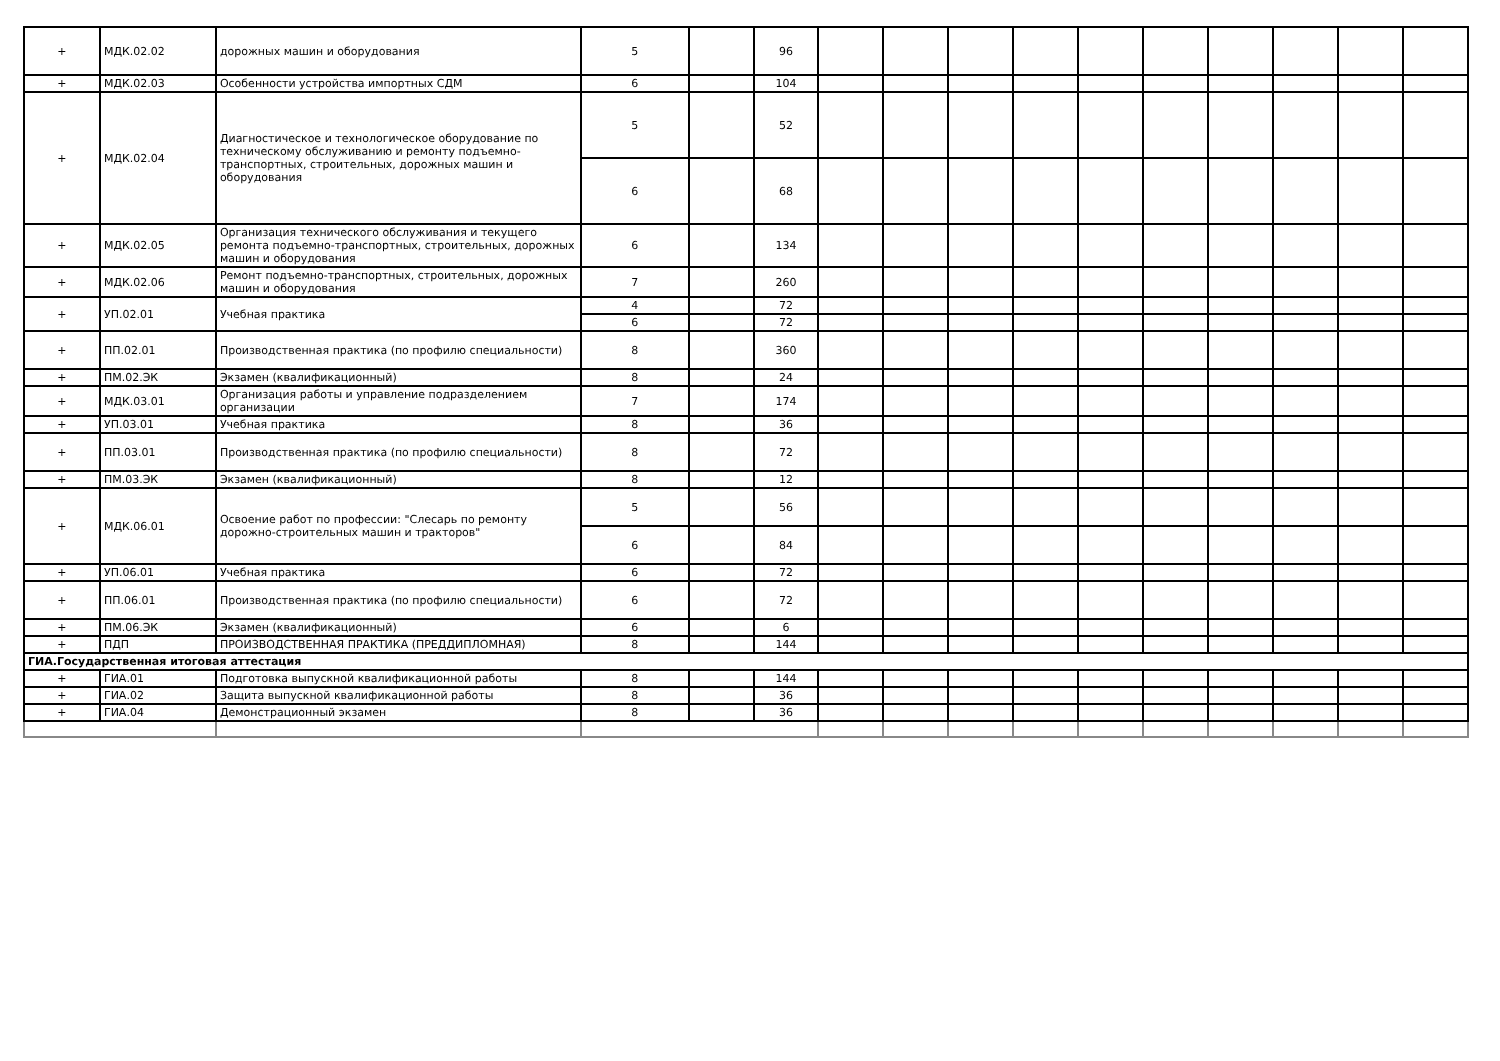| + | МДК.02.02 | дорожных машин и оборудования | 5 | | 96 | | | | | | | | | | |
| + | МДК.02.03 | Особенности устройства импортных СДМ | 6 | | 104 | | | | | | | | | | |
| + | МДК.02.04 | Диагностическое и технологическое оборудование по техническому обслуживанию и ремонту подъемно-транспортных, строительных, дорожных машин и оборудования | 5 | | 52 | | | | | | | | | | |
| | | | 6 | | 68 | | | | | | | | | | |
| + | МДК.02.05 | Организация технического обслуживания и текущего ремонта подъемно-транспортных, строительных, дорожных машин и оборудования | 6 | | 134 | | | | | | | | | | |
| + | МДК.02.06 | Ремонт подъемно-транспортных, строительных, дорожных машин и оборудования | 7 | | 260 | | | | | | | | | | |
| + | УП.02.01 | Учебная практика | 4 | | 72 | | | | | | | | | | |
| | | | 6 | | 72 | | | | | | | | | | |
| + | ПП.02.01 | Производственная практика (по профилю специальности) | 8 | | 360 | | | | | | | | | | |
| + | ПМ.02.ЭК | Экзамен (квалификационный) | 8 | | 24 | | | | | | | | | | |
| + | МДК.03.01 | Организация работы и управление подразделением организации | 7 | | 174 | | | | | | | | | | |
| + | УП.03.01 | Учебная практика | 8 | | 36 | | | | | | | | | | |
| + | ПП.03.01 | Производственная практика (по профилю специальности) | 8 | | 72 | | | | | | | | | | |
| + | ПМ.03.ЭК | Экзамен (квалификационный) | 8 | | 12 | | | | | | | | | | |
| + | МДК.06.01 | Освоение работ по профессии: "Слесарь по ремонту дорожно-строительных машин и тракторов" | 5 | | 56 | | | | | | | | | | |
| | | | 6 | | 84 | | | | | | | | | | |
| + | УП.06.01 | Учебная практика | 6 | | 72 | | | | | | | | | | |
| + | ПП.06.01 | Производственная практика (по профилю специальности) | 6 | | 72 | | | | | | | | | | |
| + | ПМ.06.ЭК | Экзамен (квалификационный) | 6 | | 6 | | | | | | | | | | |
| + | ПДП | ПРОИЗВОДСТВЕННАЯ ПРАКТИКА (ПРЕДДИПЛОМНАЯ) | 8 | | 144 | | | | | | | | | | |
| ГИА.Государственная итоговая аттестация | | | | | | | | | | | | | | | |
| + | ГИА.01 | Подготовка выпускной квалификационной работы | 8 | | 144 | | | | | | | | | | |
| + | ГИА.02 | Защита выпускной квалификационной работы | 8 | | 36 | | | | | | | | | | |
| + | ГИА.04 | Демонстрационный экзамен | 8 | | 36 | | | | | | | | | | |